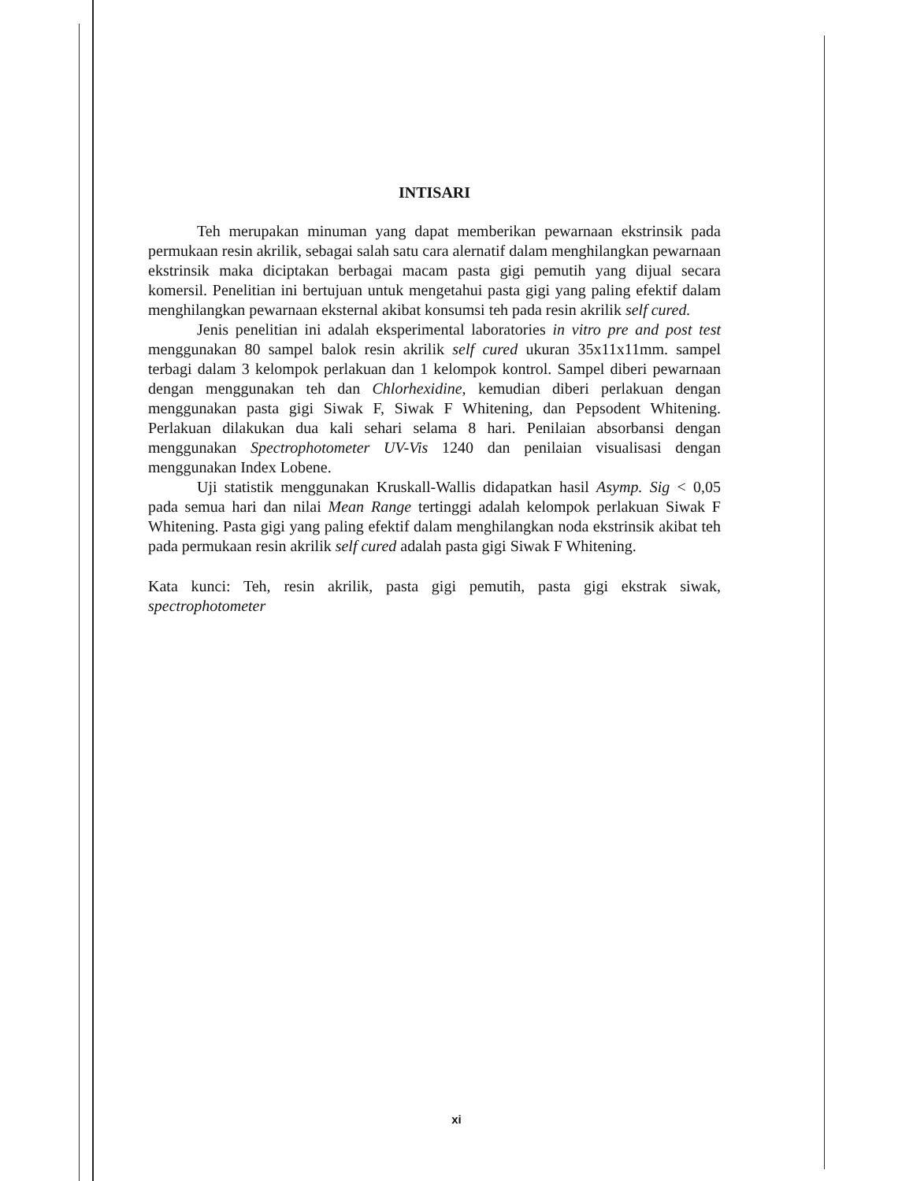INTISARI
Teh merupakan minuman yang dapat memberikan pewarnaan ekstrinsik pada permukaan resin akrilik, sebagai salah satu cara alernatif dalam menghilangkan pewarnaan ekstrinsik maka diciptakan berbagai macam pasta gigi pemutih yang dijual secara komersil. Penelitian ini bertujuan untuk mengetahui pasta gigi yang paling efektif dalam menghilangkan pewarnaan eksternal akibat konsumsi teh pada resin akrilik self cured.
Jenis penelitian ini adalah eksperimental laboratories in vitro pre and post test menggunakan 80 sampel balok resin akrilik self cured ukuran 35x11x11mm. sampel terbagi dalam 3 kelompok perlakuan dan 1 kelompok kontrol. Sampel diberi pewarnaan dengan menggunakan teh dan Chlorhexidine, kemudian diberi perlakuan dengan menggunakan pasta gigi Siwak F, Siwak F Whitening, dan Pepsodent Whitening. Perlakuan dilakukan dua kali sehari selama 8 hari. Penilaian absorbansi dengan menggunakan Spectrophotometer UV-Vis 1240 dan penilaian visualisasi dengan menggunakan Index Lobene.
Uji statistik menggunakan Kruskall-Wallis didapatkan hasil Asymp. Sig < 0,05 pada semua hari dan nilai Mean Range tertinggi adalah kelompok perlakuan Siwak F Whitening. Pasta gigi yang paling efektif dalam menghilangkan noda ekstrinsik akibat teh pada permukaan resin akrilik self cured adalah pasta gigi Siwak F Whitening.
Kata kunci: Teh, resin akrilik, pasta gigi pemutih, pasta gigi ekstrak siwak, spectrophotometer
xi